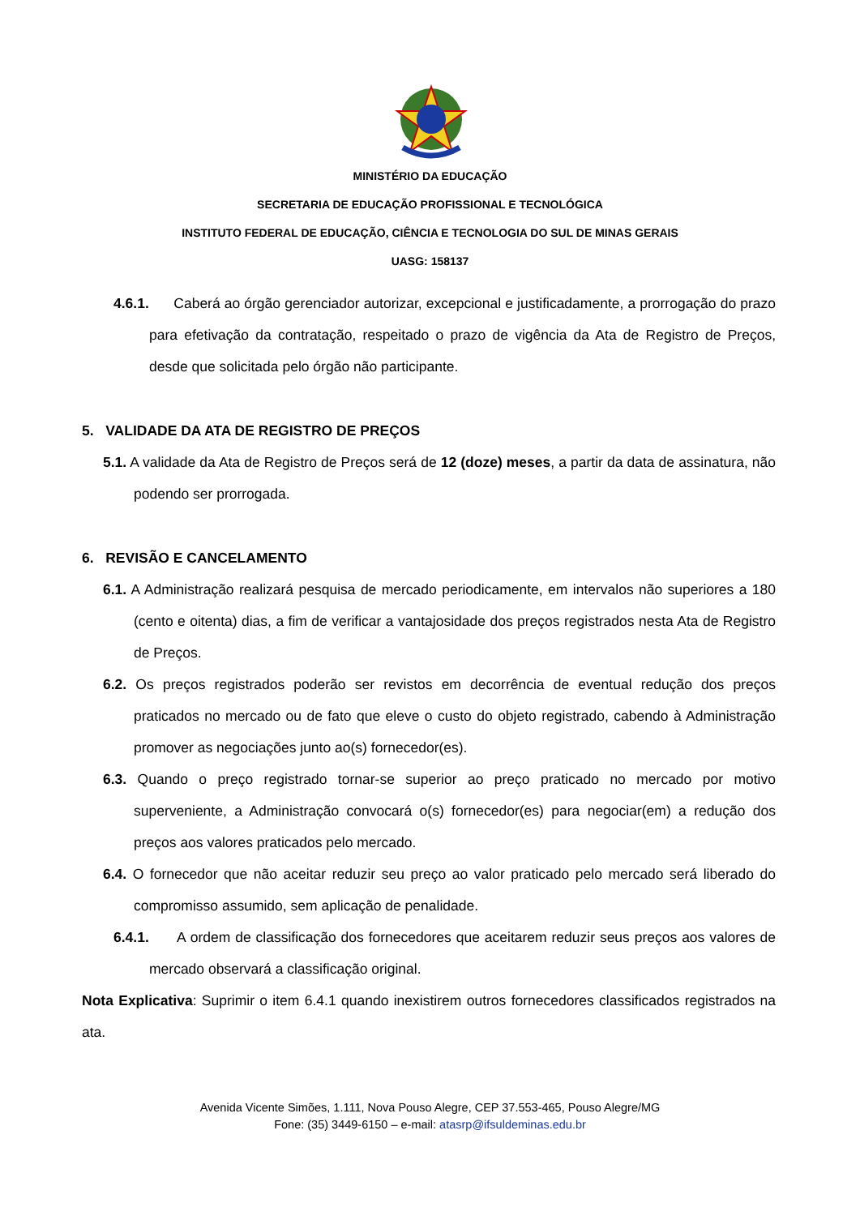MINISTÉRIO DA EDUCAÇÃO
SECRETARIA DE EDUCAÇÃO PROFISSIONAL E TECNOLÓGICA
INSTITUTO FEDERAL DE EDUCAÇÃO, CIÊNCIA E TECNOLOGIA DO SUL DE MINAS GERAIS
UASG: 158137
4.6.1. Caberá ao órgão gerenciador autorizar, excepcional e justificadamente, a prorrogação do prazo para efetivação da contratação, respeitado o prazo de vigência da Ata de Registro de Preços, desde que solicitada pelo órgão não participante.
5. VALIDADE DA ATA DE REGISTRO DE PREÇOS
5.1. A validade da Ata de Registro de Preços será de 12 (doze) meses, a partir da data de assinatura, não podendo ser prorrogada.
6. REVISÃO E CANCELAMENTO
6.1. A Administração realizará pesquisa de mercado periodicamente, em intervalos não superiores a 180 (cento e oitenta) dias, a fim de verificar a vantajosidade dos preços registrados nesta Ata de Registro de Preços.
6.2. Os preços registrados poderão ser revistos em decorrência de eventual redução dos preços praticados no mercado ou de fato que eleve o custo do objeto registrado, cabendo à Administração promover as negociações junto ao(s) fornecedor(es).
6.3. Quando o preço registrado tornar-se superior ao preço praticado no mercado por motivo superveniente, a Administração convocará o(s) fornecedor(es) para negociar(em) a redução dos preços aos valores praticados pelo mercado.
6.4. O fornecedor que não aceitar reduzir seu preço ao valor praticado pelo mercado será liberado do compromisso assumido, sem aplicação de penalidade.
6.4.1. A ordem de classificação dos fornecedores que aceitarem reduzir seus preços aos valores de mercado observará a classificação original.
Nota Explicativa: Suprimir o item 6.4.1 quando inexistirem outros fornecedores classificados registrados na ata.
Avenida Vicente Simões, 1.111, Nova Pouso Alegre, CEP 37.553-465, Pouso Alegre/MG
Fone: (35) 3449-6150 – e-mail: atasrp@ifsuldeminas.edu.br